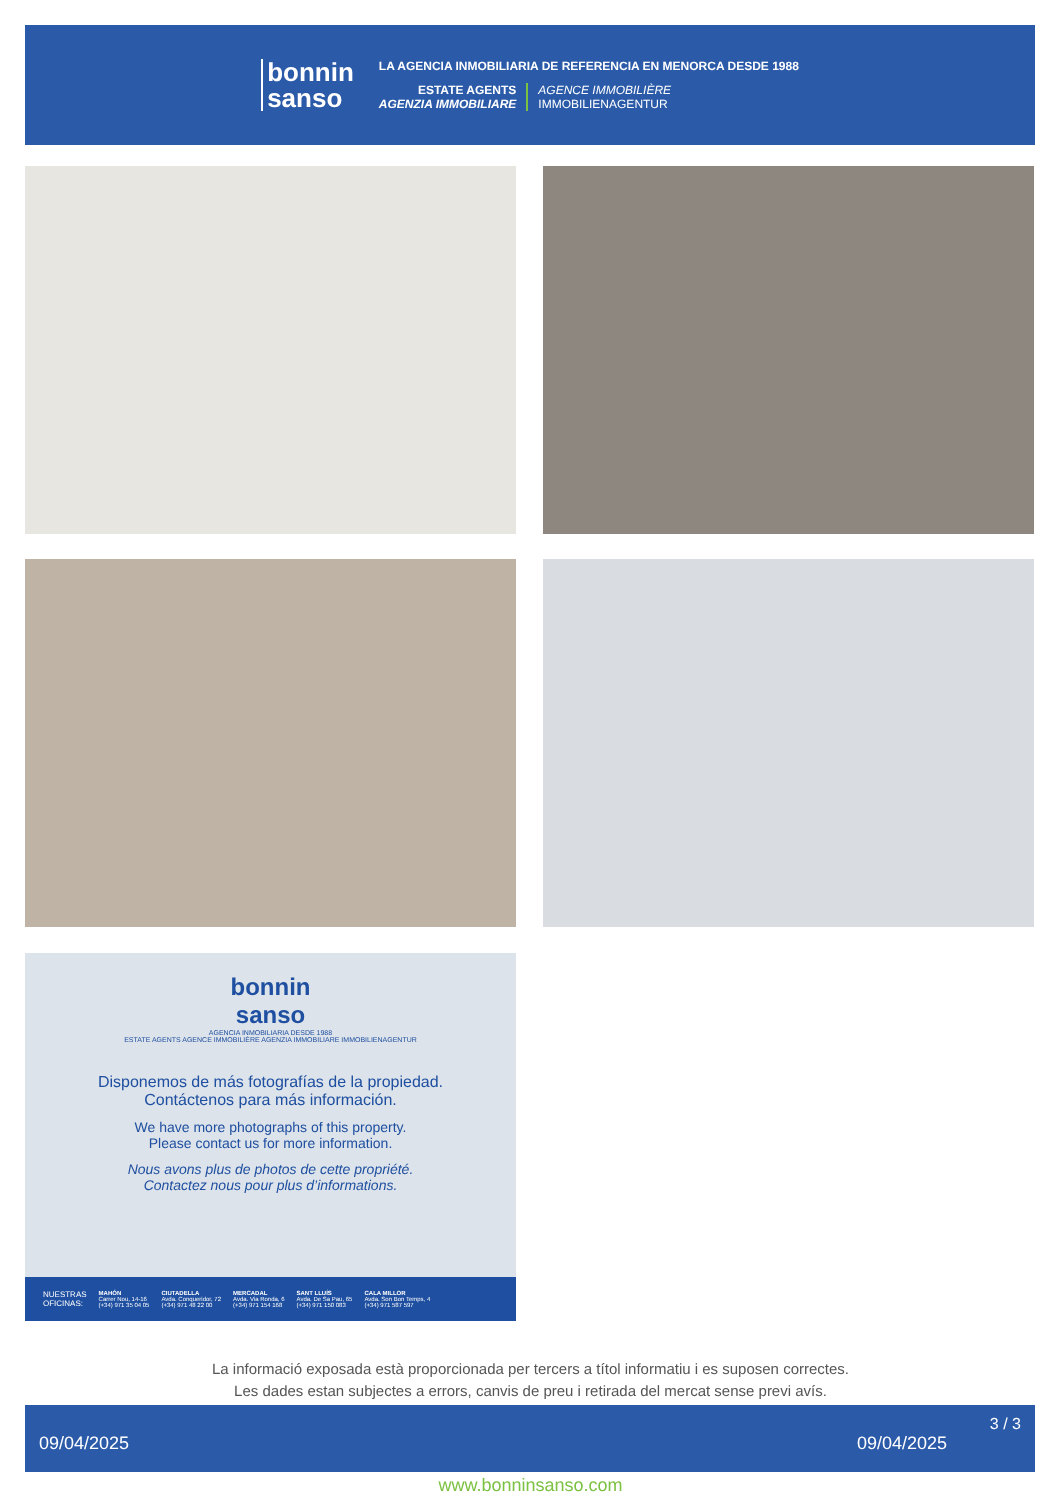bonnin
sanso
LA AGENCIA INMOBILIARIA DE REFERENCIA EN MENORCA DESDE 1988
ESTATE AGENTS
AGENZIA IMMOBILIARE
AGENCE IMMOBILIÈRE
IMMOBILIENAGENTUR
bonnin
sanso
AGENCIA INMOBILIARIA DESDE 1988
ESTATE AGENTS AGENCE IMMOBILIÈRE AGENZIA IMMOBILIARE IMMOBILIENAGENTUR
Disponemos de más fotografías de la propiedad.
Contáctenos para más información.
We have more photographs of this property.
Please contact us for more information.
Nous avons plus de photos de cette propriété.
Contactez nous pour plus d’informations.
NUESTRAS
OFICINAS: MAHÓN
Carrer Nou, 14-16
(+34) 971 35 04 05 CIUTADELLA
Avda. Conqueridor, 72
(+34) 971 48 22 00 MERCADAL
Avda. Via Ronda, 6
(+34) 971 154 168 SANT LLUÍS
Avda. De Sa Pau, 65
(+34) 971 150 083 CALA MILLOR
Avda. Son Bon Temps, 4
(+34) 971 587 597
La informació exposada està proporcionada per tercers a títol informatiu i es suposen correctes.
Les dades estan subjectes a errors, canvis de preu i retirada del mercat sense previ avís.
09/04/2025 09/04/2025
3 / 3
www.bonninsanso.com